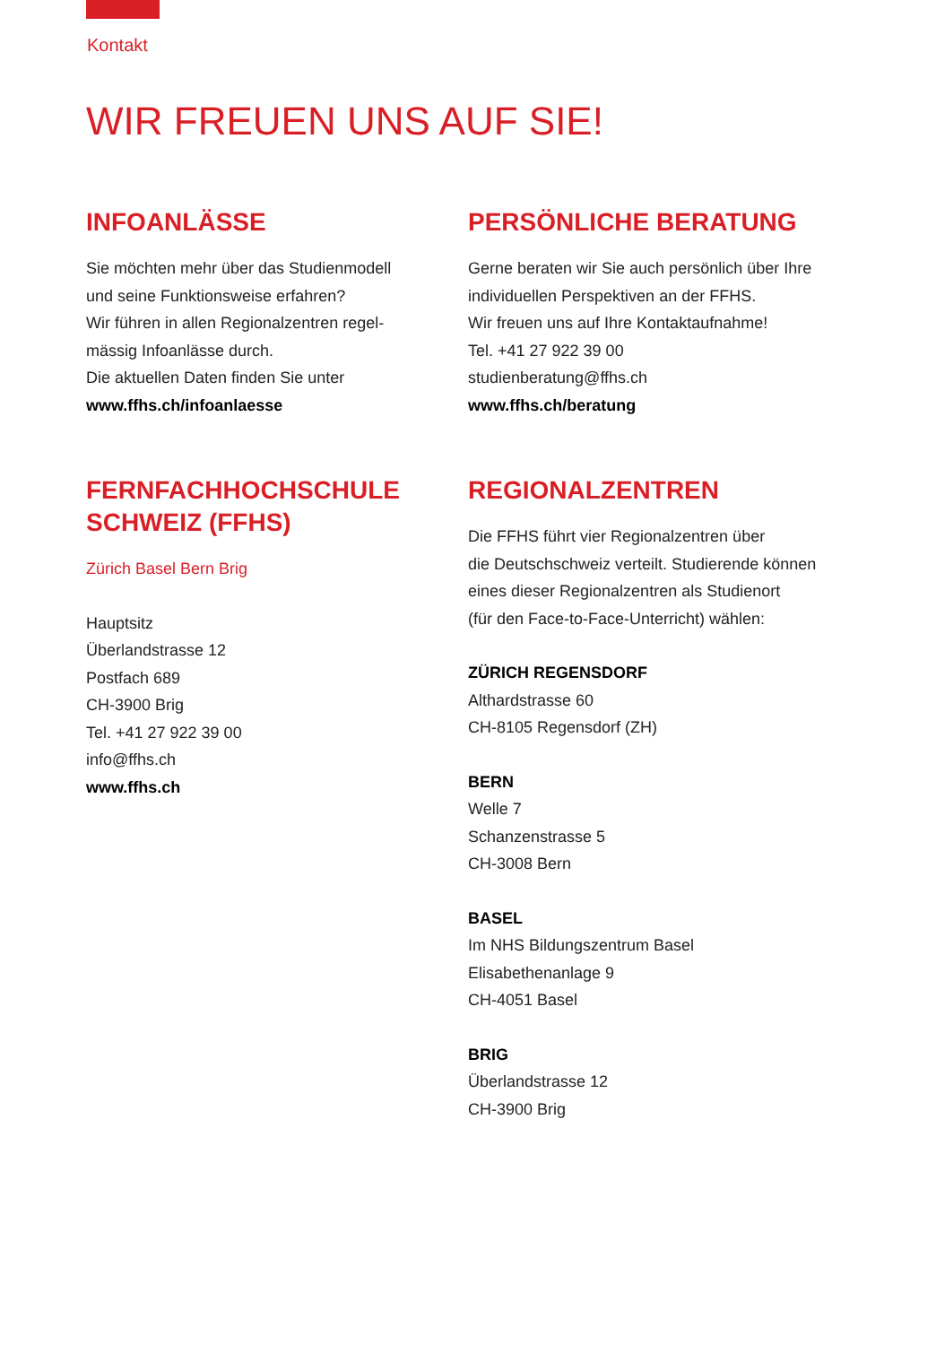Kontakt
WIR FREUEN UNS AUF SIE!
INFOANLÄSSE
Sie möchten mehr über das Studienmodell
und seine Funktionsweise erfahren?
Wir führen in allen Regionalzentren regel-
mässig Infoanlässe durch.
Die aktuellen Daten finden Sie unter
www.ffhs.ch/infoanlaesse
FERNFACHHOCHSCHULE
SCHWEIZ (FFHS)
Zürich Basel Bern Brig
Hauptsitz
Überlandstrasse 12
Postfach 689
CH-3900 Brig
Tel. +41 27 922 39 00
info@ffhs.ch
www.ffhs.ch
PERSÖNLICHE BERATUNG
Gerne beraten wir Sie auch persönlich über Ihre
individuellen Perspektiven an der FFHS.
Wir freuen uns auf Ihre Kontaktaufnahme!
Tel. +41 27 922 39 00
studienberatung@ffhs.ch
www.ffhs.ch/beratung
REGIONALZENTREN
Die FFHS führt vier Regionalzentren über
die Deutschschweiz verteilt. Studierende können
eines dieser Regionalzentren als Studienort
(für den Face-to-Face-Unterricht) wählen:
ZÜRICH REGENSDORF
Althardstrasse 60
CH-8105 Regensdorf (ZH)
BERN
Welle 7
Schanzenstrasse 5
CH-3008 Bern
BASEL
Im NHS Bildungszentrum Basel
Elisabethenanlage 9
CH-4051 Basel
BRIG
Überlandstrasse 12
CH-3900 Brig